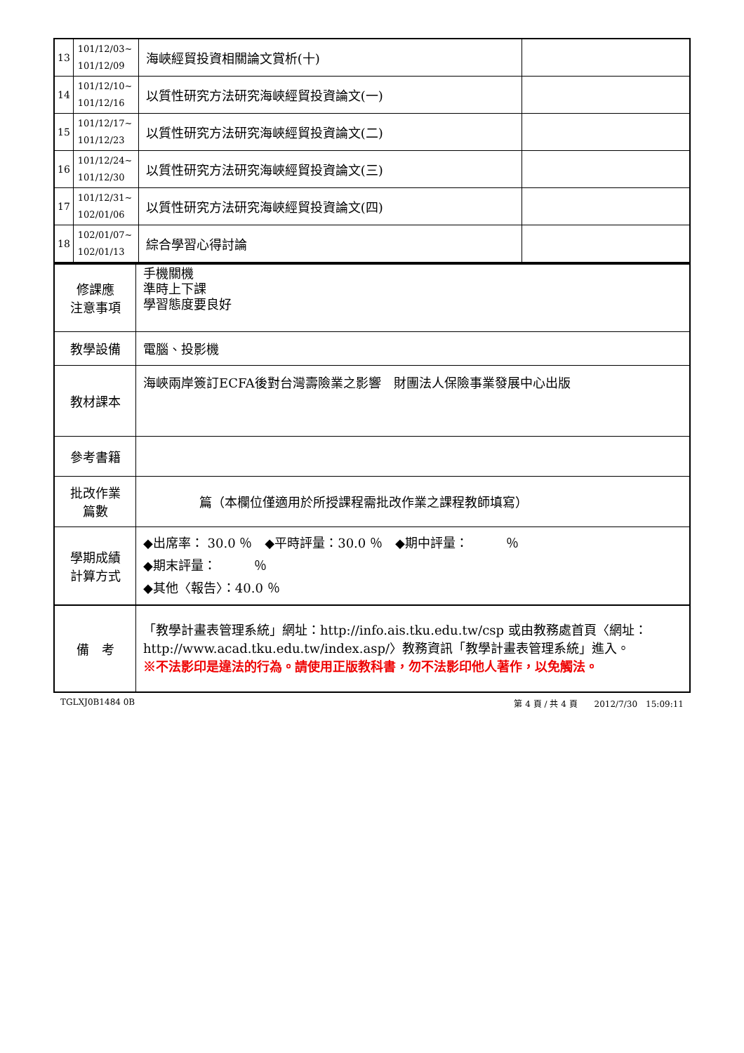| 13 | 101/12/03~ 101/12/09 | 海峽經貿投資相關論文賞析(十) | |
| 14 | 101/12/10~ 101/12/16 | 以質性研究方法研究海峽經貿投資論文(一) | |
| 15 | 101/12/17~ 101/12/23 | 以質性研究方法研究海峽經貿投資論文(二) | |
| 16 | 101/12/24~ 101/12/30 | 以質性研究方法研究海峽經貿投資論文(三) | |
| 17 | 101/12/31~ 102/01/06 | 以質性研究方法研究海峽經貿投資論文(四) | |
| 18 | 102/01/07~ 102/01/13 | 綜合學習心得討論 | |
| 修課應 注意事項 | 手機關機 準時上下課 學習態度要良好 |
| 教學設備 | 電腦、投影機 |
| 教材課本 | 海峽兩岸簽訂ECFA後對台灣壽險業之影響 財團法人保險事業發展中心出版 |
| 參考書籍 | |
| 批改作業 篇數 | 篇（本欄位僅適用於所授課程需批改作業之課程教師填寫） |
| 學期成績 計算方式 | ◆出席率： 30.0 ％ ◆平時評量：30.0 ％ ◆期中評量： ％ ◆期末評量： ％ ◆其他〈報告〉：40.0 ％ |
| 備 考 | 「教學計畫表管理系統」網址： http://info.ais.tku.edu.tw/csp 或由教務處首頁〈網址： http://www.acad.tku.edu.tw/index.asp/ 〉教務資訊「教學計畫表管理系統」進入。 ※不法影印是違法的行為。請使用正版教科書，勿不法影印他人著作，以免觸法。 |
TGLXJ0B1484 0B 第 4 頁 / 共 4 頁　　2012/7/30　15:09:11